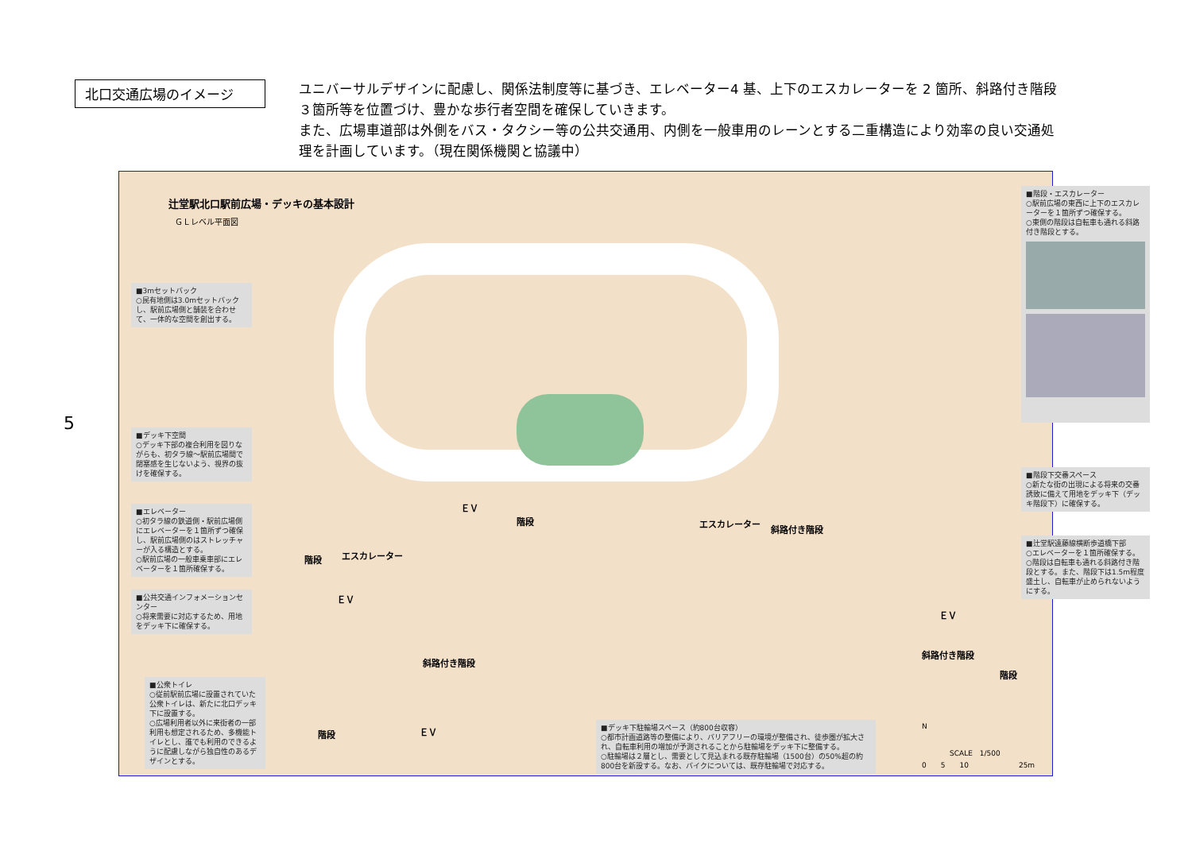北口交通広場のイメージ
ユニバーサルデザインに配慮し、関係法制度等に基づき、エレベーター4 基、上下のエスカレーターを 2 箇所、斜路付き階段３箇所等を位置づけ、豊かな歩行者空間を確保していきます。
また、広場車道部は外側をバス・タクシー等の公共交通用、内側を一般車用のレーンとする二重構造により効率の良い交通処理を計画しています。（現在関係機関と協議中）
5
辻堂駅北口駅前広場・デッキの基本設計
ＧＬレベル平面図
■3mセットバック
○民有地側は3.0mセットバックし、駅前広場側と舗装を合わせて、一体的な空間を創出する。
■デッキ下空間
○デッキ下部の複合利用を図りながらも、初タラ線～駅前広場間で閉塞感を生じないよう、視界の抜けを確保する。
■エレベーター
○初タラ線の鉄道側・駅前広場側にエレベーターを１箇所ずつ確保し、駅前広場側のはストレッチャーが入る構造とする。
○駅前広場の一般車乗車部にエレベーターを１箇所確保する。
■公共交通インフォメーションセンター
○将来需要に対応するため、用地をデッキ下に確保する。
■公衆トイレ
○従前駅前広場に設置されていた公衆トイレは、新たに北口デッキ下に設置する。
○広場利用者以外に来街者の一部利用も想定されるため、多機能トイレとし、誰でも利用のできるように配慮しながら独自性のあるデザインとする。
■階段・エスカレーター
○駅前広場の東西に上下のエスカレーターを１箇所ずつ確保する。
○東側の階段は自転車も通れる斜路付き階段とする。
■階段下交番スペース
○新たな街の出現による将来の交番誘致に備えて用地をデッキ下（デッキ階段下）に確保する。
■辻堂駅遠藤線横断歩道橋下部
○エレベーターを１箇所確保する。
○階段は自転車も通れる斜路付き階段とする。また、階段下は1.5m程度盛土し、自転車が止められないようにする。
■デッキ下駐輪場スペース（約800台収容）
○都市計画道路等の整備により、バリアフリーの環境が整備され、徒歩圏が拡大され、自転車利用の増加が予測されることから駐輪場をデッキ下に整備する。
○駐輪場は２層とし、需要として見込まれる既存駐輪場（1500台）の50%超の約800台を新設する。なお、バイクについては、既存駐輪場で対応する。
ＥＶ
階段
階段 エスカレーター
エスカレーター
斜路付き階段
ＥＶ
斜路付き階段
ＥＶ
斜路付き階段
階段
階段 ＥＶ N
SCALE　1/500
0　　5　　10　　　　　　　25m